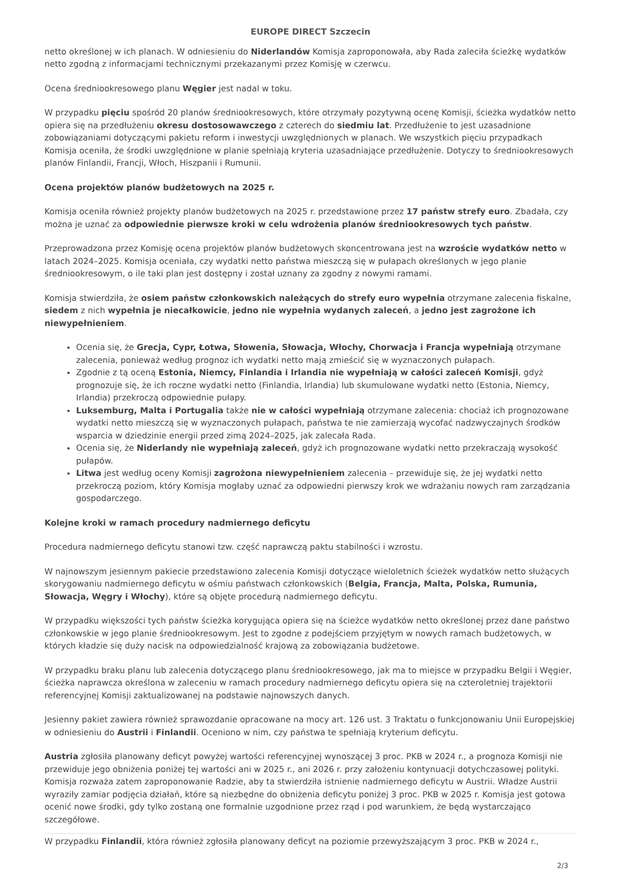EUROPE DIRECT Szczecin
netto określonej w ich planach. W odniesieniu do Niderlandów Komisja zaproponowała, aby Rada zaleciła ścieżkę wydatków netto zgodną z informacjami technicznymi przekazanymi przez Komisję w czerwcu.
Ocena średniookresowego planu Węgier jest nadal w toku.
W przypadku pięciu spośród 20 planów średniookresowych, które otrzymały pozytywną ocenę Komisji, ścieżka wydatków netto opiera się na przedłużeniu okresu dostosowawczego z czterech do siedmiu lat. Przedłużenie to jest uzasadnione zobowiązaniami dotyczącymi pakietu reform i inwestycji uwzględnionych w planach. We wszystkich pięciu przypadkach Komisja oceniła, że środki uwzględnione w planie spełniają kryteria uzasadniające przedłużenie. Dotyczy to średniookresowych planów Finlandii, Francji, Włoch, Hiszpanii i Rumunii.
Ocena projektów planów budżetowych na 2025 r.
Komisja oceniła również projekty planów budżetowych na 2025 r. przedstawione przez 17 państw strefy euro. Zbadała, czy można je uznać za odpowiednie pierwsze kroki w celu wdrożenia planów średniookresowych tych państw.
Przeprowadzona przez Komisję ocena projektów planów budżetowych skoncentrowana jest na wzroście wydatków netto w latach 2024–2025. Komisja oceniała, czy wydatki netto państwa mieszczą się w pułapach określonych w jego planie średniookresowym, o ile taki plan jest dostępny i został uznany za zgodny z nowymi ramami.
Komisja stwierdziła, że osiem państw członkowskich należących do strefy euro wypełnia otrzymane zalecenia fiskalne, siedem z nich wypełnia je niecałkowicie, jedno nie wypełnia wydanych zaleceń, a jedno jest zagrożone ich niewypełnieniem.
Ocenia się, że Grecja, Cypr, Łotwa, Słowenia, Słowacja, Włochy, Chorwacja i Francja wypełniają otrzymane zalecenia, ponieważ według prognoz ich wydatki netto mają zmieścić się w wyznaczonych pułapach.
Zgodnie z tą oceną Estonia, Niemcy, Finlandia i Irlandia nie wypełniają w całości zaleceń Komisji, gdyż prognozuje się, że ich roczne wydatki netto (Finlandia, Irlandia) lub skumulowane wydatki netto (Estonia, Niemcy, Irlandia) przekroczą odpowiednie pułapy.
Luksemburg, Malta i Portugalia także nie w całości wypełniają otrzymane zalecenia: chociaż ich prognozowane wydatki netto mieszczą się w wyznaczonych pułapach, państwa te nie zamierzają wycofać nadzwyczajnych środków wsparcia w dziedzinie energii przed zimą 2024–2025, jak zalecała Rada.
Ocenia się, że Niderlandy nie wypełniają zaleceń, gdyż ich prognozowane wydatki netto przekraczają wysokość pułapów.
Litwa jest według oceny Komisji zagrożona niewypełnieniem zalecenia – przewiduje się, że jej wydatki netto przekroczą poziom, który Komisja mogłaby uznać za odpowiedni pierwszy krok we wdrażaniu nowych ram zarządzania gospodarczego.
Kolejne kroki w ramach procedury nadmiernego deficytu
Procedura nadmiernego deficytu stanowi tzw. część naprawczą paktu stabilności i wzrostu.
W najnowszym jesiennym pakiecie przedstawiono zalecenia Komisji dotyczące wieloletnich ścieżek wydatków netto służących skorygowaniu nadmiernego deficytu w ośmiu państwach członkowskich (Belgia, Francja, Malta, Polska, Rumunia, Słowacja, Węgry i Włochy), które są objęte procedurą nadmiernego deficytu.
W przypadku większości tych państw ścieżka korygująca opiera się na ścieżce wydatków netto określonej przez dane państwo członkowskie w jego planie średniookresowym. Jest to zgodne z podejściem przyjętym w nowych ramach budżetowych, w których kładzie się duży nacisk na odpowiedzialność krajową za zobowiązania budżetowe.
W przypadku braku planu lub zalecenia dotyczącego planu średniookresowego, jak ma to miejsce w przypadku Belgii i Węgier, ścieżka naprawcza określona w zaleceniu w ramach procedury nadmiernego deficytu opiera się na czteroletniej trajektorii referencyjnej Komisji zaktualizowanej na podstawie najnowszych danych.
Jesienny pakiet zawiera również sprawozdanie opracowane na mocy art. 126 ust. 3 Traktatu o funkcjonowaniu Unii Europejskiej w odniesieniu do Austrii i Finlandii. Oceniono w nim, czy państwa te spełniają kryterium deficytu.
Austria zgłosiła planowany deficyt powyżej wartości referencyjnej wynoszącej 3 proc. PKB w 2024 r., a prognoza Komisji nie przewiduje jego obniżenia poniżej tej wartości ani w 2025 r., ani 2026 r. przy założeniu kontynuacji dotychczasowej polityki. Komisja rozważa zatem zaproponowanie Radzie, aby ta stwierdziła istnienie nadmiernego deficytu w Austrii. Władze Austrii wyraziły zamiar podjęcia działań, które są niezbędne do obniżenia deficytu poniżej 3 proc. PKB w 2025 r. Komisja jest gotowa ocenić nowe środki, gdy tylko zostaną one formalnie uzgodnione przez rząd i pod warunkiem, że będą wystarczająco szczegółowe.
W przypadku Finlandii, która również zgłosiła planowany deficyt na poziomie przewyższającym 3 proc. PKB w 2024 r.,
2/3